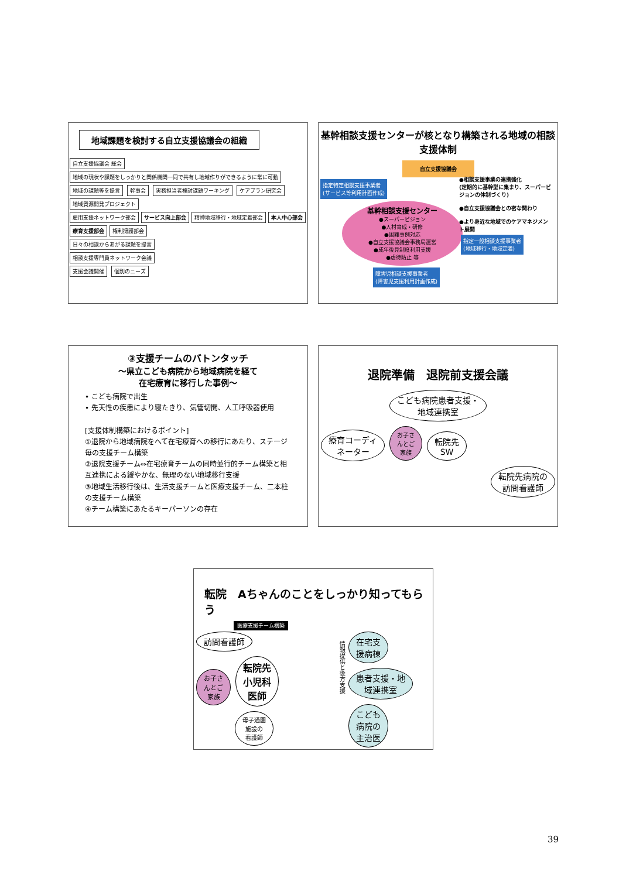地域課題を検討する自立支援協議会の組織
自立支援協議会 総会 地域の現状や課題をしっかりと関係機関一同で共有し地域作りができるように常に可動
地域の課題等を提言 幹事会 実務担当者検討課題ワーキング ケアプラン研究会 地域資源開発プロジェクト
雇用支援ネットワーク部会 サービス向上部会 精神地域移行・地域定着部会 本人中心部会 療育支援部会 権利擁護部会
日々の相談からあがる課題を提言
相談支援専門員ネットワーク会議
支援会議開催 個別のニーズ
基幹相談支援センターが核となり構築される地域の相談支援体制
自立支援協議会
指定特定相談支援事業者
(サービス等利用計画作成)
基幹相談支援センター
●スーパービジョン
●人材育成・研修
●困難事例対応
●自立支援協議会事務局運営
●成年後見制度利用支援
●虐待防止 等
●相談支援事業の連携強化
(定期的に基幹型に集まり、スーパービジョンの体制づくり)
●自立支援協議会との密な関わり
●より身近な地域でのケアマネジメント展開
指定一般相談支援事業者
(地域移行・地域定着)
障害児相談支援事業者
(障害児支援利用計画作成)
③支援チームのバトンタッチ
～県立こども病院から地域病院を経て
在宅療育に移行した事例～
• こども病院で出生
• 先天性の疾患により寝たきり、気管切開、人工呼吸器使用
[支援体制構築におけるポイント]
①退院から地域病院をへて在宅療育への移行にあたり、ステージ毎の支援チーム構築
②退院支援チーム⇔在宅療育チームの同時並行的チーム構築と相互連携による緩やかな、無理のない地域移行支援
③地域生活移行後は、生活支援チームと医療支援チーム、二本柱の支援チーム構築
④チーム構築にあたるキーパーソンの存在
退院準備　退院前支援会議
こども病院患者支援・
地域連携室
療育コーディ
ネーター お子さ
んとご
家族 転院先
SW
転院先病院の
訪問看護師
転院　Aちゃんのことをしっかり知ってもらう
医療支援チーム構築
訪問看護師
お子さ
んとご
家族 転院先
小児科
医師
母子通園
施設の
看護師
情報提供と後方支援
在宅支
援病棟
患者支援・地
域連携室
こども
病院の
主治医
39